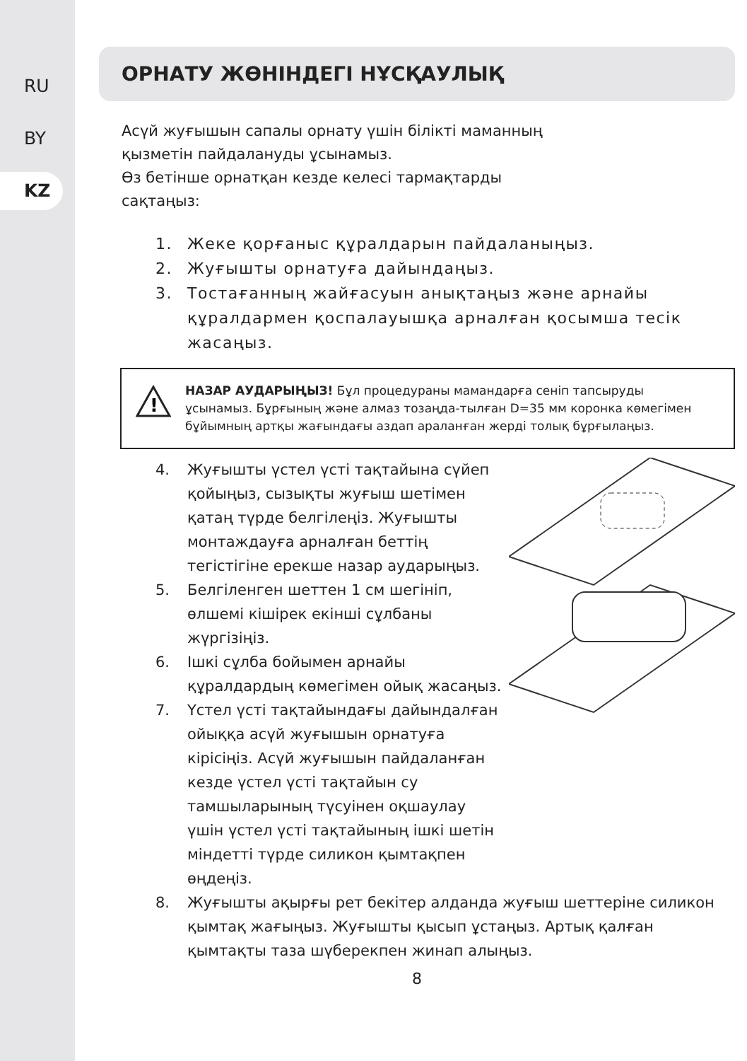RU
BY
KZ
ОРНАТУ ЖӨНІНДЕГІ НҰСҚАУЛЫҚ
Асүй жуғышын сапалы орнату үшін білікті маманның
қызметін пайдалануды ұсынамыз.
Өз бетінше орнатқан кезде келесі тармақтарды
сақтаңыз:
1. Жеке қорғаныс құралдарын пайдаланыңыз.
2. Жуғышты орнатуға дайындаңыз.
3. Тостағанның жайғасуын анықтаңыз және арнайы құралдармен қоспалауышқа арналған қосымша тесік жасаңыз.
!
НАЗАР АУДАРЫҢЫЗ! Бұл процедураны мамандарға сеніп тапсыруды ұсынамыз. Бұрғының және алмаз тозаңда-тылған D=35 мм коронка көмегімен бұйымның артқы жағындағы аздап араланған жерді толық бұрғылаңыз.
4. Жуғышты үстел үсті тақтайына сүйеп қойыңыз, сызықты жуғыш шетімен қатаң түрде белгілеңіз. Жуғышты монтаждауға арналған беттің тегістігіне ерекше назар аударыңыз.
5. Белгіленген шеттен 1 см шегініп, өлшемі кішірек екінші сұлбаны жүргізіңіз.
6. Ішкі сұлба бойымен арнайы құралдардың көмегімен ойық жасаңыз.
7. Үстел үсті тақтайындағы дайындалған ойыққа асүй жуғышын орнатуға кірісіңіз. Асүй жуғышын пайдаланған кезде үстел үсті тақтайын су тамшыларының түсуінен оқшаулау үшін үстел үсті тақтайының ішкі шетін міндетті түрде силикон қымтақпен өңдеңіз.
8. Жуғышты ақырғы рет бекітер алданда жуғыш шеттеріне силикон қымтақ жағыңыз. Жуғышты қысып ұстаңыз. Артық қалған қымтақты таза шүберекпен жинап алыңыз.
8